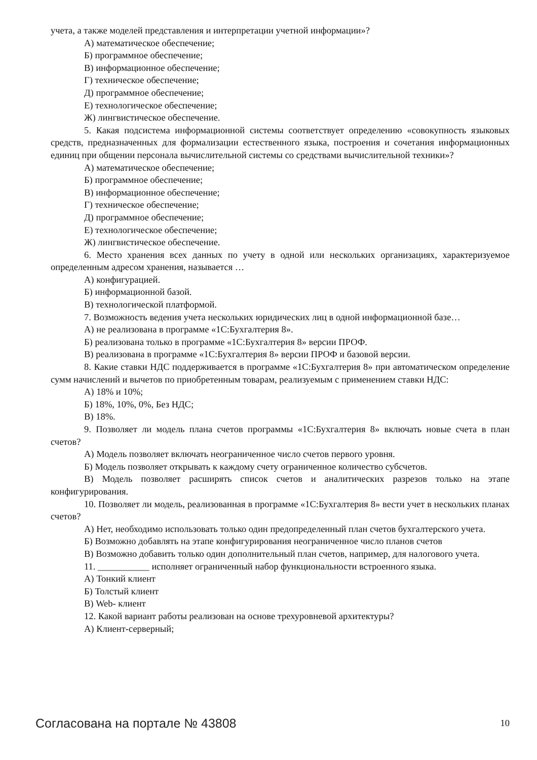учета, а также моделей представления и интерпретации учетной информации»?
А) математическое обеспечение;
Б) программное обеспечение;
В) информационное обеспечение;
Г) техническое обеспечение;
Д) программное обеспечение;
Е) технологическое обеспечение;
Ж) лингвистическое обеспечение.
5. Какая подсистема информационной системы соответствует определению «совокупность языковых средств, предназначенных для формализации естественного языка, построения и сочетания информационных единиц при общении персонала вычислительной системы со средствами вычислительной техники»?
А) математическое обеспечение;
Б) программное обеспечение;
В) информационное обеспечение;
Г) техническое обеспечение;
Д) программное обеспечение;
Е) технологическое обеспечение;
Ж) лингвистическое обеспечение.
6. Место хранения всех данных по учету в одной или нескольких организациях, характеризуемое определенным адресом хранения, называется …
А) конфигурацией.
Б) информационной базой.
В) технологической платформой.
7. Возможность ведения учета нескольких юридических лиц в одной информационной базе…
А) не реализована в программе «1С:Бухгалтерия 8».
Б) реализована только в программе «1С:Бухгалтерия 8» версии ПРОФ.
В) реализована в программе «1С:Бухгалтерия 8» версии ПРОФ и базовой версии.
8. Какие ставки НДС поддерживается в программе «1С:Бухгалтерия 8» при автоматическом определение сумм начислений и вычетов по приобретенным товарам, реализуемым с применением ставки НДС:
А) 18% и 10%;
Б) 18%, 10%, 0%, Без НДС;
В) 18%.
9. Позволяет ли модель плана счетов программы «1С:Бухгалтерия 8» включать новые счета в план счетов?
А) Модель позволяет включать неограниченное число счетов первого уровня.
Б) Модель позволяет открывать к каждому счету ограниченное количество субсчетов.
В) Модель позволяет расширять список счетов и аналитических разрезов только на этапе конфигурирования.
10. Позволяет ли модель, реализованная в программе «1С:Бухгалтерия 8» вести учет в нескольких планах счетов?
А) Нет, необходимо использовать только один предопределенный план счетов бухгалтерского учета.
Б) Возможно добавлять на этапе конфигурирования неограниченное число планов счетов
В) Возможно добавить только один дополнительный план счетов, например, для налогового учета.
11. ___________ исполняет ограниченный набор функциональности встроенного языка.
А) Тонкий клиент
Б) Толстый клиент
В) Web- клиент
12. Какой вариант работы реализован на основе трехуровневой архитектуры?
А) Клиент-серверный;
Согласована на портале № 43808 10